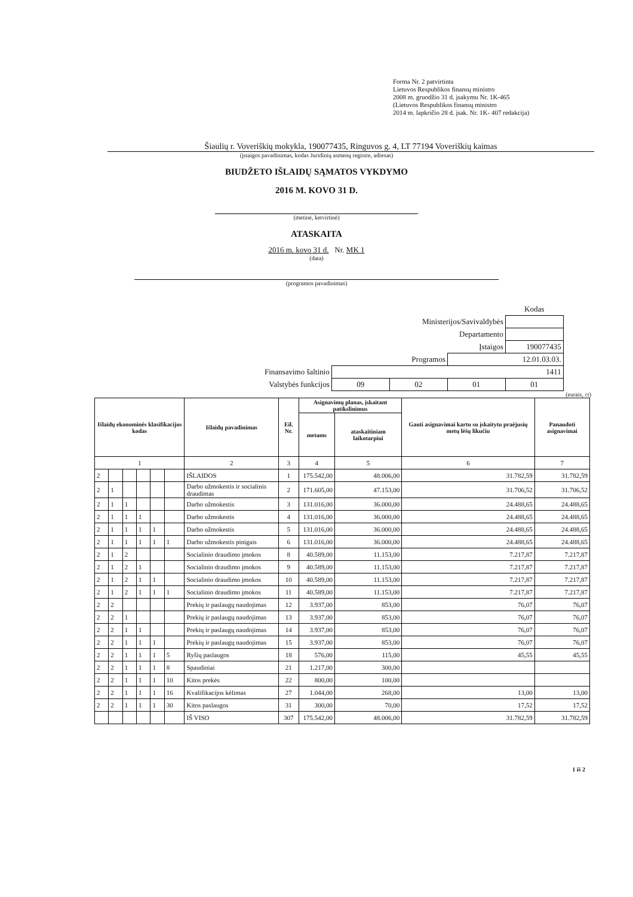Forma Nr. 2 patvirtinta
Lietuvos Respublikos finansų ministro
2008 m. gruodžio 31 d. įsakymu Nr. 1K-465
(Lietuvos Respublikos finansų ministro
2014 m. lapkričio 28 d. įsak. Nr. 1K- 407 redakcija)
Šiaulių r. Voveriškių mokykla, 190077435, Ringuvos g. 4, LT 77194 Voveriškių kaimas
(įstaigos pavadinimas, kodas Juridinių asmenų registre, adresas)
BIUDŽETO IŠLAIDŲ SĄMATOS VYKDYMO
2016 M. KOVO 31 D.
(metinė, ketvirtinė)
ATASKAITA
2016 m. kovo 31 d. Nr. MK 1
(data)
(programos pavadinimas)
| | | | | Kodas |
| Ministerijos/Savivaldybės | | | | |
| Departamento | | | | |
| Įstaigos | | | | 190077435 |
| Programos | | | 12.01.03.03. | |
| Finansavimo šaltinio | 1411 | | | |
| Valstybės funkcijos | 09 | 02 | 01 | 01 |
(eurais, ct)
| Išlaidų ekonominės klasifikacijos kodas | | | | | | Išlaidų pavadinimas | Eil. Nr. | Asignavimų planas, įskaitant patikslinimus | | Gauti asignavimai kartu su įskaitytu praėjusių metų lėšų likučiu | Panaudoti asignavimai |
| --- | --- | --- | --- | --- | --- | --- | --- | --- | --- | --- | --- |
| | | | | | | | | metams | ataskaitiniam laikotarpiui | | |
| 1 | | | | | | 2 | 3 | 4 | 5 | 6 | 7 |
| 2 | | | | | | IŠLAIDOS | 1 | 175.542,00 | 48.006,00 | 31.782,59 | 31.782,59 |
| 2 | 1 | | | | | Darbo užmokestis ir socialinis draudimas | 2 | 171.605,00 | 47.153,00 | 31.706,52 | 31.706,52 |
| 2 | 1 | 1 | | | | Darbo užmokestis | 3 | 131.016,00 | 36.000,00 | 24.488,65 | 24.488,65 |
| 2 | 1 | 1 | 1 | | | Darbo užmokestis | 4 | 131.016,00 | 36.000,00 | 24.488,65 | 24.488,65 |
| 2 | 1 | 1 | 1 | 1 | | Darbo užmokestis | 5 | 131.016,00 | 36.000,00 | 24.488,65 | 24.488,65 |
| 2 | 1 | 1 | 1 | 1 | 1 | Darbo užmokestis pinigais | 6 | 131.016,00 | 36.000,00 | 24.488,65 | 24.488,65 |
| 2 | 1 | 2 | | | | Socialinio draudimo įmokos | 8 | 40.589,00 | 11.153,00 | 7.217,87 | 7.217,87 |
| 2 | 1 | 2 | 1 | | | Socialinio draudimo įmokos | 9 | 40.589,00 | 11.153,00 | 7.217,87 | 7.217,87 |
| 2 | 1 | 2 | 1 | 1 | | Socialinio draudimo įmokos | 10 | 40.589,00 | 11.153,00 | 7.217,87 | 7.217,87 |
| 2 | 1 | 2 | 1 | 1 | 1 | Socialinio draudimo įmokos | 11 | 40.589,00 | 11.153,00 | 7.217,87 | 7.217,87 |
| 2 | 2 | | | | | Prekių ir paslaugų naudojimas | 12 | 3.937,00 | 853,00 | 76,07 | 76,07 |
| 2 | 2 | 1 | | | | Prekių ir paslaugų naudojimas | 13 | 3.937,00 | 853,00 | 76,07 | 76,07 |
| 2 | 2 | 1 | 1 | | | Prekių ir paslaugų naudojimas | 14 | 3.937,00 | 853,00 | 76,07 | 76,07 |
| 2 | 2 | 1 | 1 | 1 | | Prekių ir paslaugų naudojimas | 15 | 3.937,00 | 853,00 | 76,07 | 76,07 |
| 2 | 2 | 1 | 1 | 1 | 5 | Ryšių paslaugos | 18 | 576,00 | 115,00 | 45,55 | 45,55 |
| 2 | 2 | 1 | 1 | 1 | 8 | Spaudiniai | 21 | 1.217,00 | 300,00 | | |
| 2 | 2 | 1 | 1 | 1 | 10 | Kitos prekės | 22 | 800,00 | 100,00 | | |
| 2 | 2 | 1 | 1 | 1 | 16 | Kvalifikacijos kėlimas | 27 | 1.044,00 | 268,00 | 13,00 | 13,00 |
| 2 | 2 | 1 | 1 | 1 | 30 | Kitos paslaugos | 31 | 300,00 | 70,00 | 17,52 | 17,52 |
| | | | | | | IŠ VISO | 307 | 175.542,00 | 48.006,00 | 31.782,59 | 31.782,59 |
1 iš 2